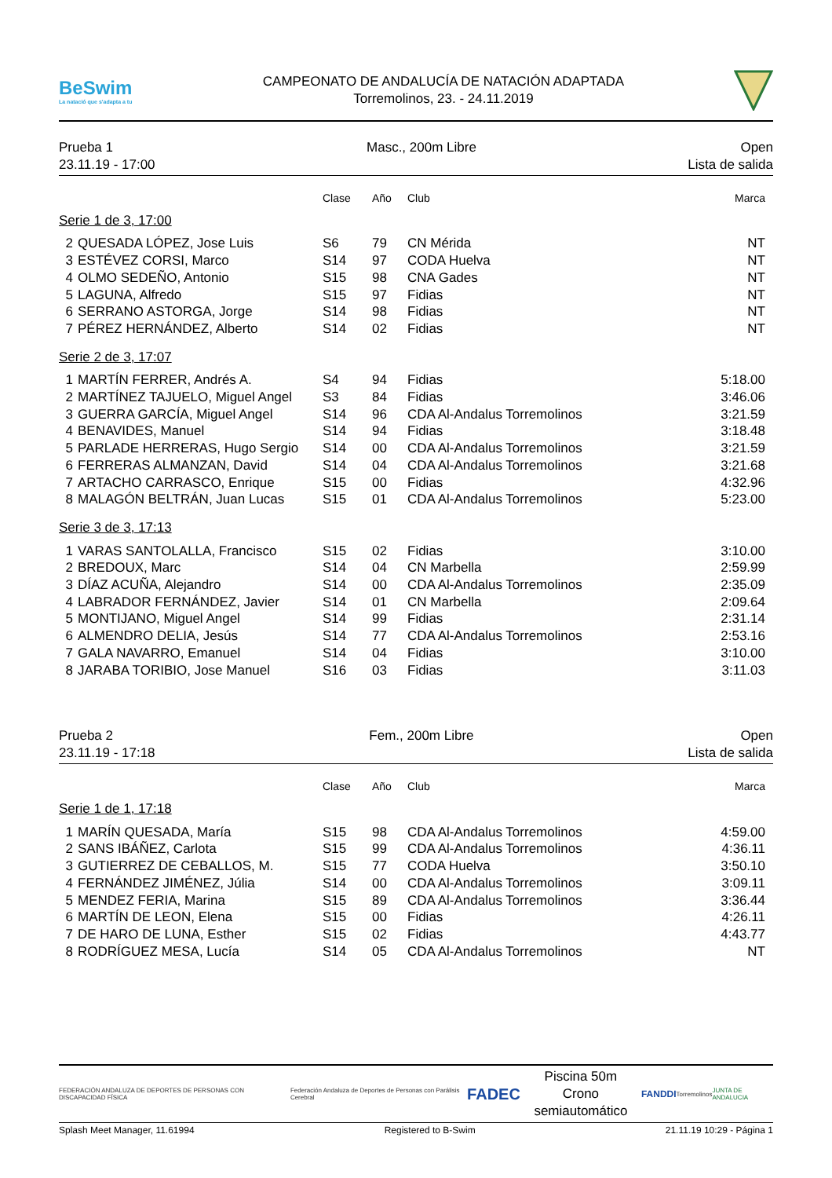BeSwim
La natació que s'adapta a tu
CAMPEONATO DE ANDALUCÍA DE NATACIÓN ADAPTADA
Torremolinos, 23. - 24.11.2019
Prueba 1
23.11.19 - 17:00
Masc., 200m Libre Open
Lista de salida
| | | Clase | Año | Club | Marca |
| --- | --- | --- | --- | --- | --- |
| Serie 1 de 3, 17:00 | | | | | |
| 2 | QUESADA LÓPEZ, Jose Luis | S6 | 79 | CN Mérida | NT |
| 3 | ESTÉVEZ CORSI, Marco | S14 | 97 | CODA Huelva | NT |
| 4 | OLMO SEDEÑO, Antonio | S15 | 98 | CNA Gades | NT |
| 5 | LAGUNA, Alfredo | S15 | 97 | Fidias | NT |
| 6 | SERRANO ASTORGA, Jorge | S14 | 98 | Fidias | NT |
| 7 | PÉREZ HERNÁNDEZ, Alberto | S14 | 02 | Fidias | NT |
| Serie 2 de 3, 17:07 | | | | | |
| 1 | MARTÍN FERRER, Andrés A. | S4 | 94 | Fidias | 5:18.00 |
| 2 | MARTÍNEZ TAJUELO, Miguel Angel | S3 | 84 | Fidias | 3:46.06 |
| 3 | GUERRA GARCÍA, Miguel Angel | S14 | 96 | CDA Al-Andalus Torremolinos | 3:21.59 |
| 4 | BENAVIDES, Manuel | S14 | 94 | Fidias | 3:18.48 |
| 5 | PARLADE HERRERAS, Hugo Sergio | S14 | 00 | CDA Al-Andalus Torremolinos | 3:21.59 |
| 6 | FERRERAS ALMANZAN, David | S14 | 04 | CDA Al-Andalus Torremolinos | 3:21.68 |
| 7 | ARTACHO CARRASCO, Enrique | S15 | 00 | Fidias | 4:32.96 |
| 8 | MALAGÓN BELTRÁN, Juan Lucas | S15 | 01 | CDA Al-Andalus Torremolinos | 5:23.00 |
| Serie 3 de 3, 17:13 | | | | | |
| 1 | VARAS SANTOLALLA, Francisco | S15 | 02 | Fidias | 3:10.00 |
| 2 | BREDOUX, Marc | S14 | 04 | CN Marbella | 2:59.99 |
| 3 | DÍAZ ACUÑA, Alejandro | S14 | 00 | CDA Al-Andalus Torremolinos | 2:35.09 |
| 4 | LABRADOR FERNÁNDEZ, Javier | S14 | 01 | CN Marbella | 2:09.64 |
| 5 | MONTIJANO, Miguel Angel | S14 | 99 | Fidias | 2:31.14 |
| 6 | ALMENDRO DELIA, Jesús | S14 | 77 | CDA Al-Andalus Torremolinos | 2:53.16 |
| 7 | GALA NAVARRO, Emanuel | S14 | 04 | Fidias | 3:10.00 |
| 8 | JARABA TORIBIO, Jose Manuel | S16 | 03 | Fidias | 3:11.03 |
Prueba 2
23.11.19 - 17:18
Fem., 200m Libre Open
Lista de salida
| | | Clase | Año | Club | Marca |
| --- | --- | --- | --- | --- | --- |
| Serie 1 de 1, 17:18 | | | | | |
| 1 | MARÍN QUESADA, María | S15 | 98 | CDA Al-Andalus Torremolinos | 4:59.00 |
| 2 | SANS IBÁÑEZ, Carlota | S15 | 99 | CDA Al-Andalus Torremolinos | 4:36.11 |
| 3 | GUTIERREZ DE CEBALLOS, M. | S15 | 77 | CODA Huelva | 3:50.10 |
| 4 | FERNÁNDEZ JIMÉNEZ, Júlia | S14 | 00 | CDA Al-Andalus Torremolinos | 3:09.11 |
| 5 | MENDEZ FERIA, Marina | S15 | 89 | CDA Al-Andalus Torremolinos | 3:36.44 |
| 6 | MARTÍN DE LEON, Elena | S15 | 00 | Fidias | 4:26.11 |
| 7 | DE HARO DE LUNA, Esther | S15 | 02 | Fidias | 4:43.77 |
| 8 | RODRÍGUEZ MESA, Lucía | S14 | 05 | CDA Al-Andalus Torremolinos | NT |
FEDERACIÓN ANDALUZA DE DEPORTES DE PERSONAS CON DISCAPACIDAD FÍSICA
Federación Andaluza de Deportes de Personas con Parálisis Cerebral
FADEC
Piscina 50m
Crono semiautomático
FANDDI
Torremolinos JUNTA DE ANDALUCIA
Splash Meet Manager, 11.61994 Registered to B-Swim 21.11.19 10:29 - Página 1